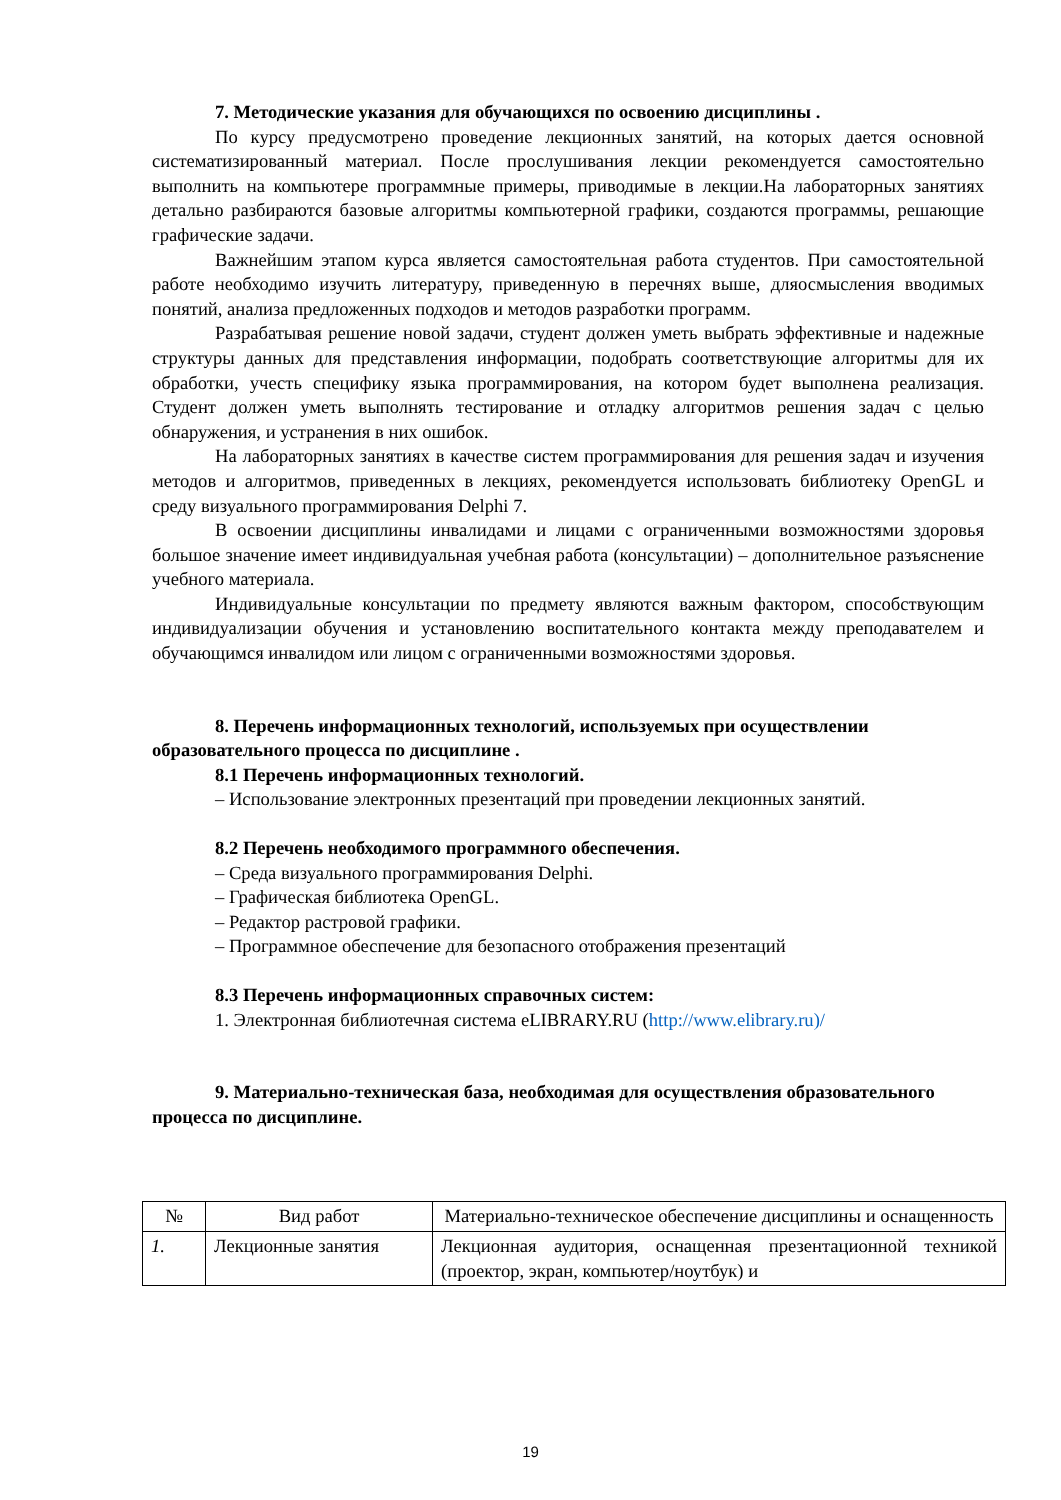7. Методические указания для обучающихся по освоению дисциплины .
По курсу предусмотрено проведение лекционных занятий, на которых дается основной систематизированный материал. После прослушивания лекции рекомендуется самостоятельно выполнить на компьютере программные примеры, приводимые в лекции.На лабораторных занятиях детально разбираются базовые алгоритмы компьютерной графики, создаются программы, решающие графические задачи.
Важнейшим этапом курса является самостоятельная работа студентов. При самостоятельной работе необходимо изучить литературу, приведенную в перечнях выше, дляосмысления вводимых понятий, анализа предложенных подходов и методов разработки программ.
Разрабатывая решение новой задачи, студент должен уметь выбрать эффективные и надежные структуры данных для представления информации, подобрать соответствующие алгоритмы для их обработки, учесть специфику языка программирования, на котором будет выполнена реализация. Студент должен уметь выполнять тестирование и отладку алгоритмов решения задач с целью обнаружения, и устранения в них ошибок.
На лабораторных занятиях в качестве систем программирования для решения задач и изучения методов и алгоритмов, приведенных в лекциях, рекомендуется использовать библиотеку OpenGL и среду визуального программирования Delphi 7.
В освоении дисциплины инвалидами и лицами с ограниченными возможностями здоровья большое значение имеет индивидуальная учебная работа (консультации) – дополнительное разъяснение учебного материала.
Индивидуальные консультации по предмету являются важным фактором, способствующим индивидуализации обучения и установлению воспитательного контакта между преподавателем и обучающимся инвалидом или лицом с ограниченными возможностями здоровья.
8. Перечень информационных технологий, используемых при осуществлении образовательного процесса по дисциплине .
8.1 Перечень информационных технологий.
– Использование электронных презентаций при проведении лекционных занятий.
8.2 Перечень необходимого программного обеспечения.
– Среда визуального программирования Delphi.
– Графическая библиотека OpenGL.
– Редактор растровой графики.
– Программное обеспечение для безопасного отображения презентаций
8.3 Перечень информационных справочных систем:
1. Электронная библиотечная система eLIBRARY.RU (http://www.elibrary.ru)/
9. Материально-техническая база, необходимая для осуществления образовательного процесса по дисциплине.
| № | Вид работ | Материально-техническое обеспечение дисциплины и оснащенность |
| 1. | Лекционные занятия | Лекционная аудитория, оснащенная презентационной техникой (проектор, экран, компьютер/ноутбук) и |
19